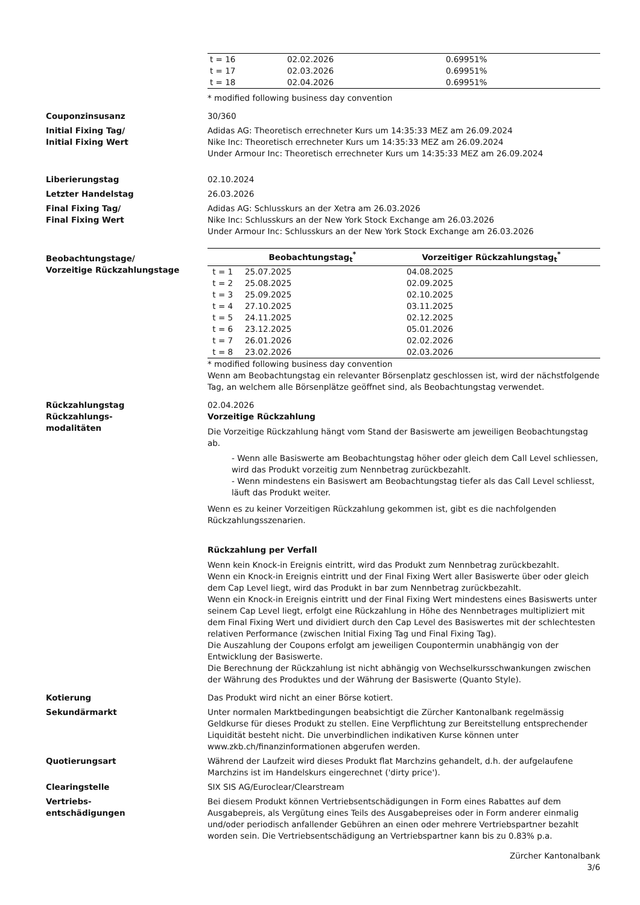| t = 16 | 02.02.2026 | 0.69951% |
| t = 17 | 02.03.2026 | 0.69951% |
| t = 18 | 02.04.2026 | 0.69951% |
* modified following business day convention
Couponzinsusanz 30/360
Initial Fixing Tag/
Initial Fixing Wert
Adidas AG: Theoretisch errechneter Kurs um 14:35:33 MEZ am 26.09.2024
Nike Inc: Theoretisch errechneter Kurs um 14:35:33 MEZ am 26.09.2024
Under Armour Inc: Theoretisch errechneter Kurs um 14:35:33 MEZ am 26.09.2024
Liberierungstag 02.10.2024
Letzter Handelstag 26.03.2026
Final Fixing Tag/
Final Fixing Wert
Adidas AG: Schlusskurs an der Xetra am 26.03.2026
Nike Inc: Schlusskurs an der New York Stock Exchange am 26.03.2026
Under Armour Inc: Schlusskurs an der New York Stock Exchange am 26.03.2026
Beobachtungstage/
Vorzeitige Rückzahlungstage
| | Beobachtungstag<sub>t</sub><sup>*</sup> | Vorzeitiger Rückzahlungstag<sub>t</sub><sup>*</sup> |
| --- | --- | --- |
| t = 1 | 25.07.2025 | 04.08.2025 |
| t = 2 | 25.08.2025 | 02.09.2025 |
| t = 3 | 25.09.2025 | 02.10.2025 |
| t = 4 | 27.10.2025 | 03.11.2025 |
| t = 5 | 24.11.2025 | 02.12.2025 |
| t = 6 | 23.12.2025 | 05.01.2026 |
| t = 7 | 26.01.2026 | 02.02.2026 |
| t = 8 | 23.02.2026 | 02.03.2026 |
* modified following business day convention
Wenn am Beobachtungstag ein relevanter Börsenplatz geschlossen ist, wird der nächstfolgende Tag, an welchem alle Börsenplätze geöffnet sind, als Beobachtungstag verwendet.
Rückzahlungstag 02.04.2026
Rückzahlungs-
modalitäten
Vorzeitige Rückzahlung
Die Vorzeitige Rückzahlung hängt vom Stand der Basiswerte am jeweiligen Beobachtungstag ab.
- Wenn alle Basiswerte am Beobachtungstag höher oder gleich dem Call Level schliessen, wird das Produkt vorzeitig zum Nennbetrag zurückbezahlt.
- Wenn mindestens ein Basiswert am Beobachtungstag tiefer als das Call Level schliesst, läuft das Produkt weiter.
Wenn es zu keiner Vorzeitigen Rückzahlung gekommen ist, gibt es die nachfolgenden Rückzahlungsszenarien.
Rückzahlung per Verfall
Wenn kein Knock-in Ereignis eintritt, wird das Produkt zum Nennbetrag zurückbezahlt.
Wenn ein Knock-in Ereignis eintritt und der Final Fixing Wert aller Basiswerte über oder gleich dem Cap Level liegt, wird das Produkt in bar zum Nennbetrag zurückbezahlt.
Wenn ein Knock-in Ereignis eintritt und der Final Fixing Wert mindestens eines Basiswerts unter seinem Cap Level liegt, erfolgt eine Rückzahlung in Höhe des Nennbetrages multipliziert mit dem Final Fixing Wert und dividiert durch den Cap Level des Basiswertes mit der schlechtesten relativen Performance (zwischen Initial Fixing Tag und Final Fixing Tag).
Die Auszahlung der Coupons erfolgt am jeweiligen Coupontermin unabhängig von der Entwicklung der Basiswerte.
Die Berechnung der Rückzahlung ist nicht abhängig von Wechselkursschwankungen zwischen der Währung des Produktes und der Währung der Basiswerte (Quanto Style).
Kotierung Das Produkt wird nicht an einer Börse kotiert.
Sekundärmarkt Unter normalen Marktbedingungen beabsichtigt die Zürcher Kantonalbank regelmässig Geldkurse für dieses Produkt zu stellen. Eine Verpflichtung zur Bereitstellung entsprechender Liquidität besteht nicht. Die unverbindlichen indikativen Kurse können unter www.zkb.ch/finanzinformationen abgerufen werden.
Quotierungsart Während der Laufzeit wird dieses Produkt flat Marchzins gehandelt, d.h. der aufgelaufene Marchzins ist im Handelskurs eingerechnet ('dirty price').
Clearingstelle SIX SIS AG/Euroclear/Clearstream
Vertriebs-
entschädigungen
Bei diesem Produkt können Vertriebsentschädigungen in Form eines Rabattes auf dem Ausgabepreis, als Vergütung eines Teils des Ausgabepreises oder in Form anderer einmalig und/oder periodisch anfallender Gebühren an einen oder mehrere Vertriebspartner bezahlt worden sein. Die Vertriebsentschädigung an Vertriebspartner kann bis zu 0.83% p.a.
Zürcher Kantonalbank
3/6